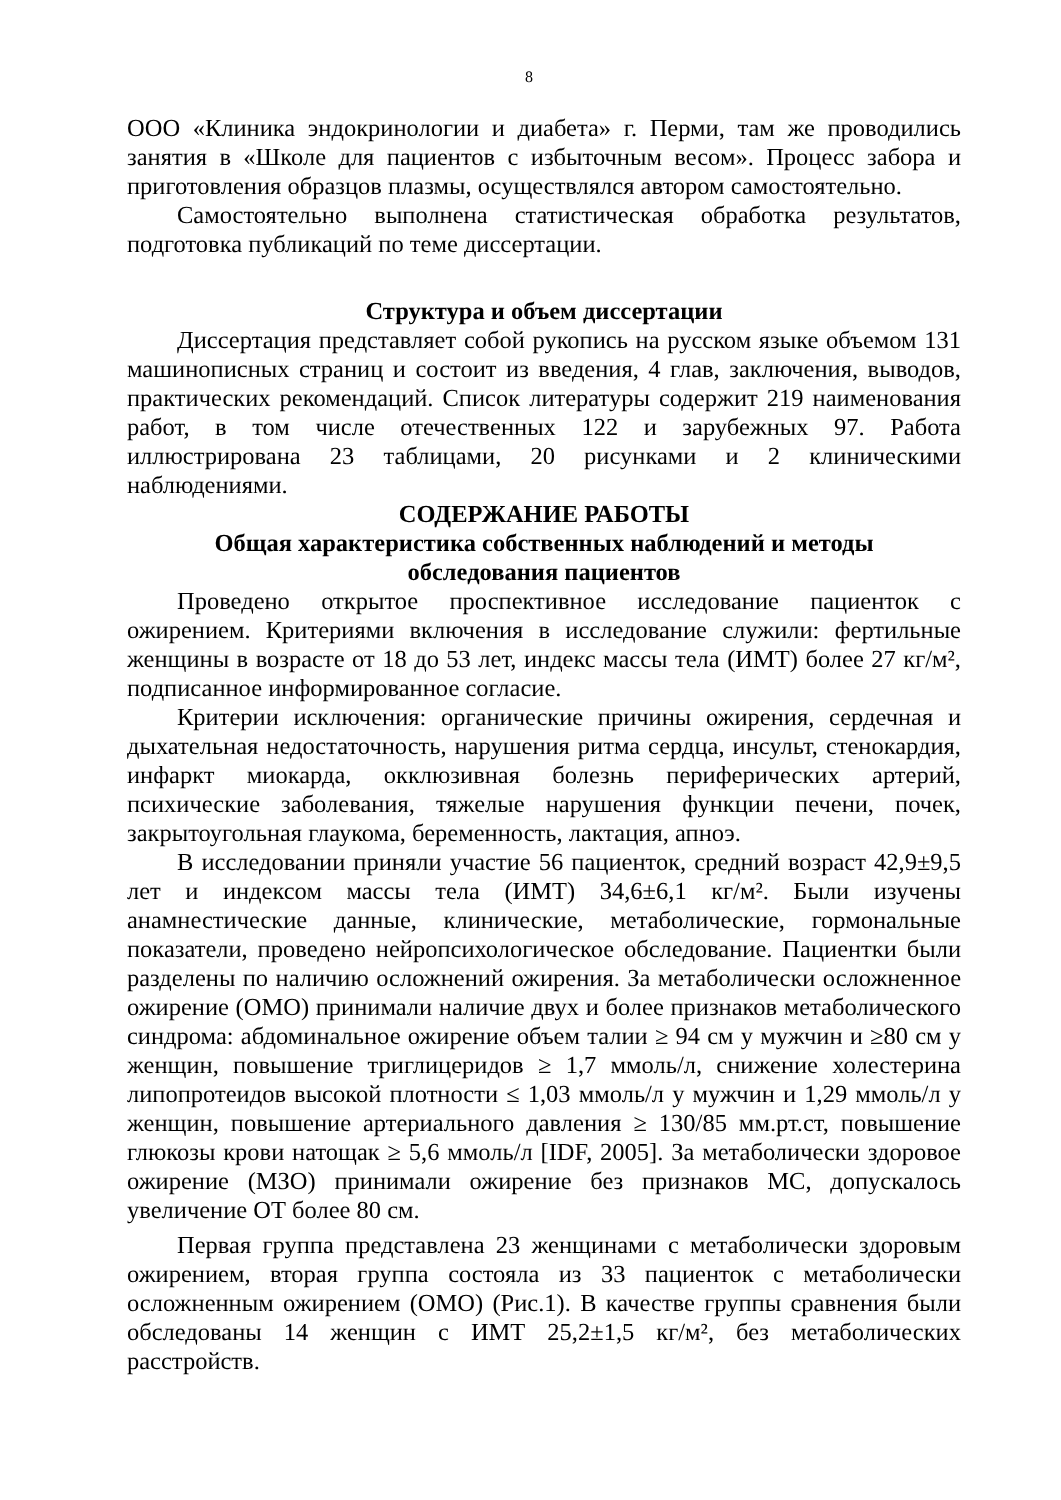8
ООО «Клиника эндокринологии и диабета» г. Перми, там же проводились занятия в «Школе для пациентов с избыточным весом». Процесс забора и приготовления образцов плазмы, осуществлялся автором самостоятельно.
Самостоятельно выполнена статистическая обработка результатов, подготовка публикаций по теме диссертации.
Структура и объем диссертации
Диссертация представляет собой рукопись на русском языке объемом 131 машинописных страниц и состоит из введения, 4 глав, заключения, выводов, практических рекомендаций. Список литературы содержит 219 наименования работ, в том числе отечественных 122 и зарубежных 97. Работа иллюстрирована 23 таблицами, 20 рисунками и 2 клиническими наблюдениями.
СОДЕРЖАНИЕ РАБОТЫ
Общая характеристика собственных наблюдений и методы
обследования пациентов
Проведено открытое проспективное исследование пациенток с ожирением. Критериями включения в исследование служили: фертильные женщины в возрасте от 18 до 53 лет, индекс массы тела (ИМТ) более 27 кг/м², подписанное информированное согласие.
Критерии исключения: органические причины ожирения, сердечная и дыхательная недостаточность, нарушения ритма сердца, инсульт, стенокардия, инфаркт миокарда, окклюзивная болезнь периферических артерий, психические заболевания, тяжелые нарушения функции печени, почек, закрытоугольная глаукома, беременность, лактация, апноэ.
В исследовании приняли участие 56 пациенток, средний возраст 42,9±9,5 лет и индексом массы тела (ИМТ) 34,6±6,1 кг/м². Были изучены анамнестические данные, клинические, метаболические, гормональные показатели, проведено нейропсихологическое обследование. Пациентки были разделены по наличию осложнений ожирения. За метаболически осложненное ожирение (ОМО) принимали наличие двух и более признаков метаболического синдрома: абдоминальное ожирение объем талии ≥ 94 см у мужчин и ≥80 см у женщин, повышение триглицеридов ≥ 1,7 ммоль/л, снижение холестерина липопротеидов высокой плотности ≤ 1,03 ммоль/л у мужчин и 1,29 ммоль/л у женщин, повышение артериального давления ≥ 130/85 мм.рт.ст, повышение глюкозы крови натощак ≥ 5,6 ммоль/л [IDF, 2005]. За метаболически здоровое ожирение (МЗО) принимали ожирение без признаков МС, допускалось увеличение ОТ более 80 см.
Первая группа представлена 23 женщинами с метаболически здоровым ожирением, вторая группа состояла из 33 пациенток с метаболически осложненным ожирением (ОМО) (Рис.1). В качестве группы сравнения были обследованы 14 женщин с ИМТ 25,2±1,5 кг/м², без метаболических расстройств.